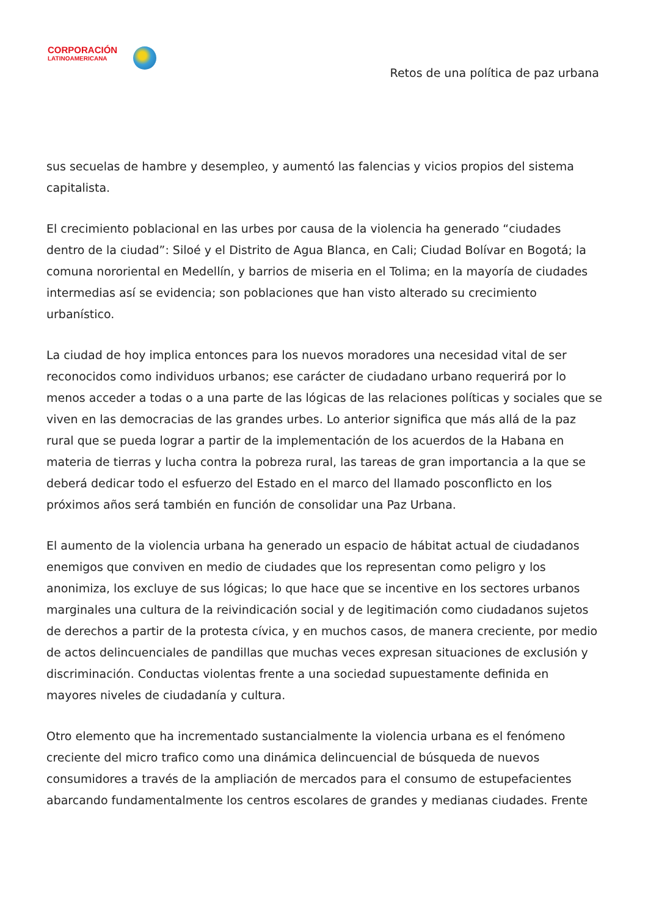CORPORACIÓN
LATINOAMERICANA
Retos de una política de paz urbana
sus secuelas de hambre y desempleo, y aumentó las falencias y vicios propios del sistema capitalista.
El crecimiento poblacional en las urbes por causa de la violencia ha generado “ciudades dentro de la ciudad”: Siloé y el Distrito de Agua Blanca, en Cali; Ciudad Bolívar en Bogotá; la comuna nororiental en Medellín, y barrios de miseria en el Tolima; en la mayoría de ciudades intermedias así se evidencia; son poblaciones que han visto alterado su crecimiento urbanístico.
La ciudad de hoy implica entonces para los nuevos moradores una necesidad vital de ser reconocidos como individuos urbanos; ese carácter de ciudadano urbano requerirá por lo menos acceder a todas o a una parte de las lógicas de las relaciones políticas y sociales que se viven en las democracias de las grandes urbes. Lo anterior significa que más allá de la paz rural que se pueda lograr a partir de la implementación de los acuerdos de la Habana en materia de tierras y lucha contra la pobreza rural, las tareas de gran importancia a la que se deberá dedicar todo el esfuerzo del Estado en el marco del llamado posconflicto en los próximos años será también en función de consolidar una Paz Urbana.
El aumento de la violencia urbana ha generado un espacio de hábitat actual de ciudadanos enemigos que conviven en medio de ciudades que los representan como peligro y los anonimiza, los excluye de sus lógicas; lo que hace que se incentive en los sectores urbanos marginales una cultura de la reivindicación social y de legitimación como ciudadanos sujetos de derechos a partir de la protesta cívica, y en muchos casos, de manera creciente, por medio de actos delincuenciales de pandillas que muchas veces expresan situaciones de exclusión y discriminación. Conductas violentas frente a una sociedad supuestamente definida en mayores niveles de ciudadanía y cultura.
Otro elemento que ha incrementado sustancialmente la violencia urbana es el fenómeno creciente del micro trafico como una dinámica delincuencial de búsqueda de nuevos consumidores a través de la ampliación de mercados para el consumo de estupefacientes abarcando fundamentalmente los centros escolares de grandes y medianas ciudades. Frente